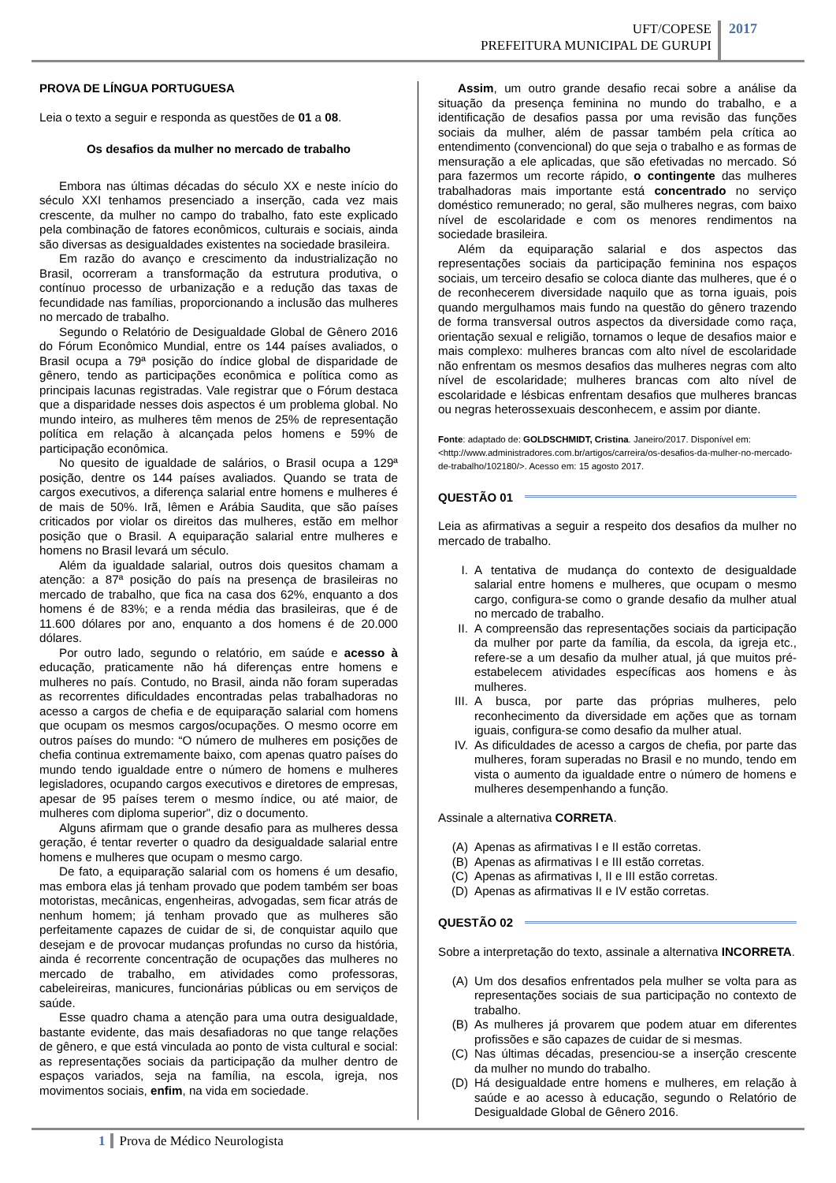UFT/COPESE
PREFEITURA MUNICIPAL DE GURUPI
2017
PROVA DE LÍNGUA PORTUGUESA
Leia o texto a seguir e responda as questões de 01 a 08.
Os desafios da mulher no mercado de trabalho
Embora nas últimas décadas do século XX e neste início do século XXI tenhamos presenciado a inserção, cada vez mais crescente, da mulher no campo do trabalho, fato este explicado pela combinação de fatores econômicos, culturais e sociais, ainda são diversas as desigualdades existentes na sociedade brasileira.
Em razão do avanço e crescimento da industrialização no Brasil, ocorreram a transformação da estrutura produtiva, o contínuo processo de urbanização e a redução das taxas de fecundidade nas famílias, proporcionando a inclusão das mulheres no mercado de trabalho.
Segundo o Relatório de Desigualdade Global de Gênero 2016 do Fórum Econômico Mundial, entre os 144 países avaliados, o Brasil ocupa a 79ª posição do índice global de disparidade de gênero, tendo as participações econômica e política como as principais lacunas registradas. Vale registrar que o Fórum destaca que a disparidade nesses dois aspectos é um problema global. No mundo inteiro, as mulheres têm menos de 25% de representação política em relação à alcançada pelos homens e 59% de participação econômica.
No quesito de igualdade de salários, o Brasil ocupa a 129ª posição, dentre os 144 países avaliados. Quando se trata de cargos executivos, a diferença salarial entre homens e mulheres é de mais de 50%. Irã, Iêmen e Arábia Saudita, que são países criticados por violar os direitos das mulheres, estão em melhor posição que o Brasil. A equiparação salarial entre mulheres e homens no Brasil levará um século.
Além da igualdade salarial, outros dois quesitos chamam a atenção: a 87ª posição do país na presença de brasileiras no mercado de trabalho, que fica na casa dos 62%, enquanto a dos homens é de 83%; e a renda média das brasileiras, que é de 11.600 dólares por ano, enquanto a dos homens é de 20.000 dólares.
Por outro lado, segundo o relatório, em saúde e acesso à educação, praticamente não há diferenças entre homens e mulheres no país. Contudo, no Brasil, ainda não foram superadas as recorrentes dificuldades encontradas pelas trabalhadoras no acesso a cargos de chefia e de equiparação salarial com homens que ocupam os mesmos cargos/ocupações. O mesmo ocorre em outros países do mundo: “O número de mulheres em posições de chefia continua extremamente baixo, com apenas quatro países do mundo tendo igualdade entre o número de homens e mulheres legisladores, ocupando cargos executivos e diretores de empresas, apesar de 95 países terem o mesmo índice, ou até maior, de mulheres com diploma superior", diz o documento.
Alguns afirmam que o grande desafio para as mulheres dessa geração, é tentar reverter o quadro da desigualdade salarial entre homens e mulheres que ocupam o mesmo cargo.
De fato, a equiparação salarial com os homens é um desafio, mas embora elas já tenham provado que podem também ser boas motoristas, mecânicas, engenheiras, advogadas, sem ficar atrás de nenhum homem; já tenham provado que as mulheres são perfeitamente capazes de cuidar de si, de conquistar aquilo que desejam e de provocar mudanças profundas no curso da história, ainda é recorrente concentração de ocupações das mulheres no mercado de trabalho, em atividades como professoras, cabeleireiras, manicures, funcionárias públicas ou em serviços de saúde.
Esse quadro chama a atenção para uma outra desigualdade, bastante evidente, das mais desafiadoras no que tange relações de gênero, e que está vinculada ao ponto de vista cultural e social: as representações sociais da participação da mulher dentro de espaços variados, seja na família, na escola, igreja, nos movimentos sociais, enfim, na vida em sociedade.
Assim, um outro grande desafio recai sobre a análise da situação da presença feminina no mundo do trabalho, e a identificação de desafios passa por uma revisão das funções sociais da mulher, além de passar também pela crítica ao entendimento (convencional) do que seja o trabalho e as formas de mensuração a ele aplicadas, que são efetivadas no mercado. Só para fazermos um recorte rápido, o contingente das mulheres trabalhadoras mais importante está concentrado no serviço doméstico remunerado; no geral, são mulheres negras, com baixo nível de escolaridade e com os menores rendimentos na sociedade brasileira.
Além da equiparação salarial e dos aspectos das representações sociais da participação feminina nos espaços sociais, um terceiro desafio se coloca diante das mulheres, que é o de reconhecerem diversidade naquilo que as torna iguais, pois quando mergulhamos mais fundo na questão do gênero trazendo de forma transversal outros aspectos da diversidade como raça, orientação sexual e religião, tornamos o leque de desafios maior e mais complexo: mulheres brancas com alto nível de escolaridade não enfrentam os mesmos desafios das mulheres negras com alto nível de escolaridade; mulheres brancas com alto nível de escolaridade e lésbicas enfrentam desafios que mulheres brancas ou negras heterossexuais desconhecem, e assim por diante.
Fonte: adaptado de: GOLDSCHMIDT, Cristina. Janeiro/2017. Disponível em: <http://www.administradores.com.br/artigos/carreira/os-desafios-da-mulher-no-mercado-de-trabalho/102180/>. Acesso em: 15 agosto 2017.
QUESTÃO 01
Leia as afirmativas a seguir a respeito dos desafios da mulher no mercado de trabalho.
I. A tentativa de mudança do contexto de desigualdade salarial entre homens e mulheres, que ocupam o mesmo cargo, configura-se como o grande desafio da mulher atual no mercado de trabalho.
II. A compreensão das representações sociais da participação da mulher por parte da família, da escola, da igreja etc., refere-se a um desafio da mulher atual, já que muitos pré-estabelecem atividades específicas aos homens e às mulheres.
III. A busca, por parte das próprias mulheres, pelo reconhecimento da diversidade em ações que as tornam iguais, configura-se como desafio da mulher atual.
IV. As dificuldades de acesso a cargos de chefia, por parte das mulheres, foram superadas no Brasil e no mundo, tendo em vista o aumento da igualdade entre o número de homens e mulheres desempenhando a função.
Assinale a alternativa CORRETA.
(A) Apenas as afirmativas I e II estão corretas.
(B) Apenas as afirmativas I e III estão corretas.
(C) Apenas as afirmativas I, II e III estão corretas.
(D) Apenas as afirmativas II e IV estão corretas.
QUESTÃO 02
Sobre a interpretação do texto, assinale a alternativa INCORRETA.
(A) Um dos desafios enfrentados pela mulher se volta para as representações sociais de sua participação no contexto de trabalho.
(B) As mulheres já provarem que podem atuar em diferentes profissões e são capazes de cuidar de si mesmas.
(C) Nas últimas décadas, presenciou-se a inserção crescente da mulher no mundo do trabalho.
(D) Há desigualdade entre homens e mulheres, em relação à saúde e ao acesso à educação, segundo o Relatório de Desigualdade Global de Gênero 2016.
1 Prova de Médico Neurologista